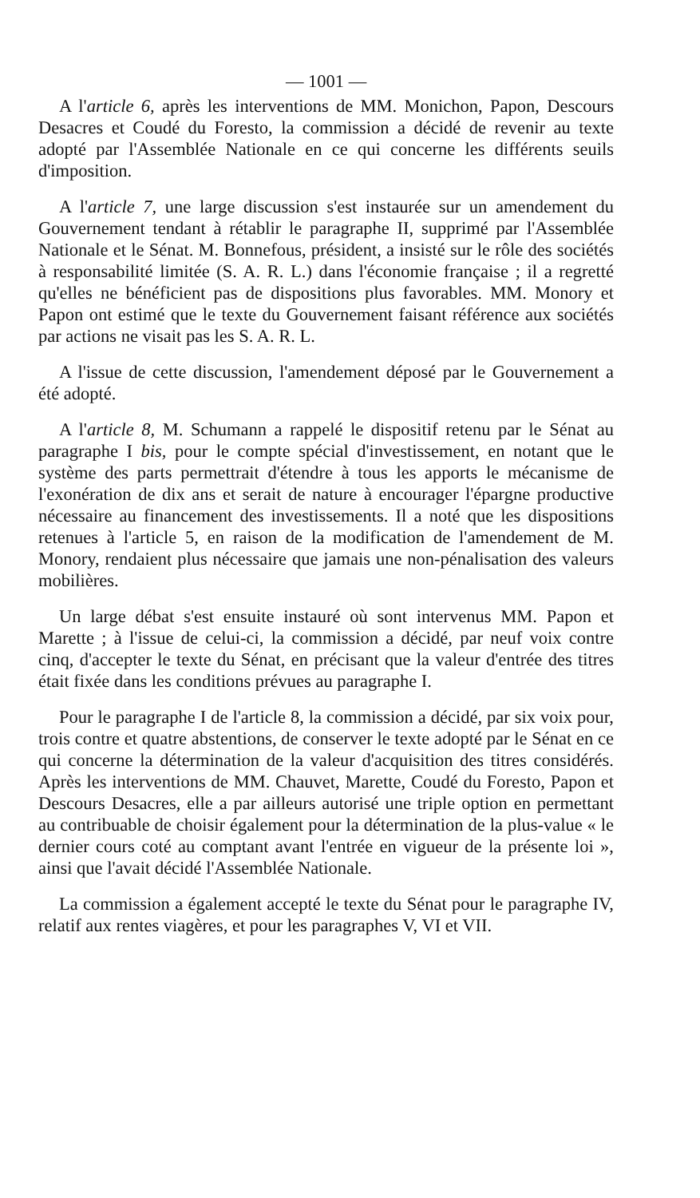— 1001 —
A l'article 6, après les interventions de MM. Monichon, Papon, Descours Desacres et Coudé du Foresto, la commission a décidé de revenir au texte adopté par l'Assemblée Nationale en ce qui concerne les différents seuils d'imposition.
A l'article 7, une large discussion s'est instaurée sur un amendement du Gouvernement tendant à rétablir le paragraphe II, supprimé par l'Assemblée Nationale et le Sénat. M. Bonnefous, président, a insisté sur le rôle des sociétés à responsabilité limitée (S. A. R. L.) dans l'économie française ; il a regretté qu'elles ne bénéficient pas de dispositions plus favorables. MM. Monory et Papon ont estimé que le texte du Gouvernement faisant référence aux sociétés par actions ne visait pas les S. A. R. L.
A l'issue de cette discussion, l'amendement déposé par le Gouvernement a été adopté.
A l'article 8, M. Schumann a rappelé le dispositif retenu par le Sénat au paragraphe I bis, pour le compte spécial d'investissement, en notant que le système des parts permettrait d'étendre à tous les apports le mécanisme de l'exonération de dix ans et serait de nature à encourager l'épargne productive nécessaire au financement des investissements. Il a noté que les dispositions retenues à l'article 5, en raison de la modification de l'amendement de M. Monory, rendaient plus nécessaire que jamais une non-pénalisation des valeurs mobilières.
Un large débat s'est ensuite instauré où sont intervenus MM. Papon et Marette ; à l'issue de celui-ci, la commission a décidé, par neuf voix contre cinq, d'accepter le texte du Sénat, en précisant que la valeur d'entrée des titres était fixée dans les conditions prévues au paragraphe I.
Pour le paragraphe I de l'article 8, la commission a décidé, par six voix pour, trois contre et quatre abstentions, de conserver le texte adopté par le Sénat en ce qui concerne la détermination de la valeur d'acquisition des titres considérés. Après les interventions de MM. Chauvet, Marette, Coudé du Foresto, Papon et Descours Desacres, elle a par ailleurs autorisé une triple option en permettant au contribuable de choisir également pour la détermination de la plus-value « le dernier cours coté au comptant avant l'entrée en vigueur de la présente loi », ainsi que l'avait décidé l'Assemblée Nationale.
La commission a également accepté le texte du Sénat pour le paragraphe IV, relatif aux rentes viagères, et pour les paragraphes V, VI et VII.